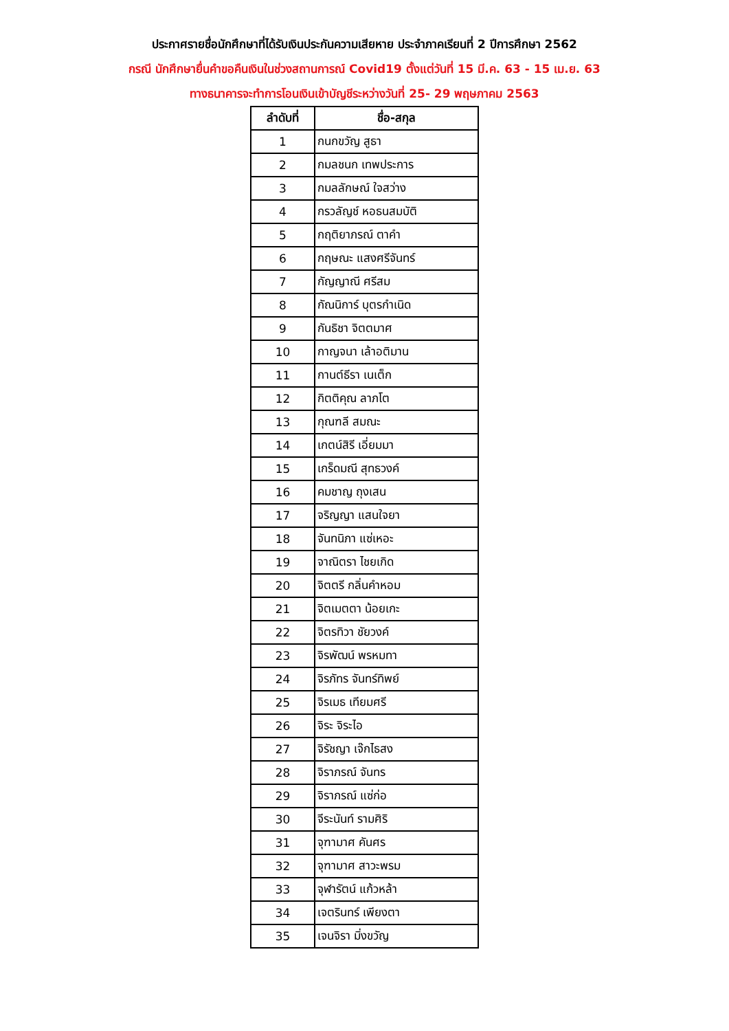ประกาศรายชื่อนักศึกษาที่ได้รับเงินประกันความเสียหาย ประจำภาคเรียนที่ 2 ปีการศึกษา 2562
กรณี นักศึกษายื่นคำขอคืนเงินในช่วงสถานการณ์ Covid19 ตั้งแต่วันที่ 15 มี.ค. 63 - 15 เม.ย. 63
ทางธนาคารจะทำการโอนเงินเข้าบัญชีระหว่างวันที่ 25- 29 พฤษภาคม 2563
| ลำดับที่ | ชื่อ-สกุล |
| --- | --- |
| 1 | กนกขวัญ สูธา |
| 2 | กมลชนก เทพประการ |
| 3 | กมลลักษณ์ ใจสว่าง |
| 4 | กรวลัญช์ หอธนสมบัติ |
| 5 | กฤติยาภรณ์ ตาคำ |
| 6 | กฤษณะ แสงศรีจันทร์ |
| 7 | กัญญาณี ศรีสม |
| 8 | กัณนิการ์ บุตรกำเนิด |
| 9 | กันธิชา จิตตมาศ |
| 10 | กาญจนา เล้าอติมาน |
| 11 | กานต์ธีรา เนเต็ก |
| 12 | กิตติคุณ ลาภโต |
| 13 | กุณฑลี สมณะ |
| 14 | เกตน์สิรี เอี่ยมมา |
| 15 | เกร็ดมณี สุทธวงค์ |
| 16 | คมชาญ ถุงเสน |
| 17 | จริญญา แสนใจยา |
| 18 | จันทนิภา แซ่เหอะ |
| 19 | จาณิตรา ไชยเกิด |
| 20 | จิตตรี กลิ่นคำหอม |
| 21 | จิตเมตตา น้อยเกะ |
| 22 | จิตรทิวา ชัยวงค์ |
| 23 | จิรพัฒน์ พรหมทา |
| 24 | จิรภัทร จันทร์ทิพย์ |
| 25 | จิรเมธ เทียมศรี |
| 26 | จิระ จิระไอ |
| 27 | จิรัชญา เจ๊กไธสง |
| 28 | จิราภรณ์ จันทร |
| 29 | จิราภรณ์ แซ่ก่อ |
| 30 | จีระนันท์ รามศิริ |
| 31 | จุฑามาศ คันศร |
| 32 | จุฑามาศ สาวะพรม |
| 33 | จุฬารัตน์ แก้วหล้า |
| 34 | เจตรินทร์ เพียงตา |
| 35 | เจนจิรา มิ่งขวัญ |